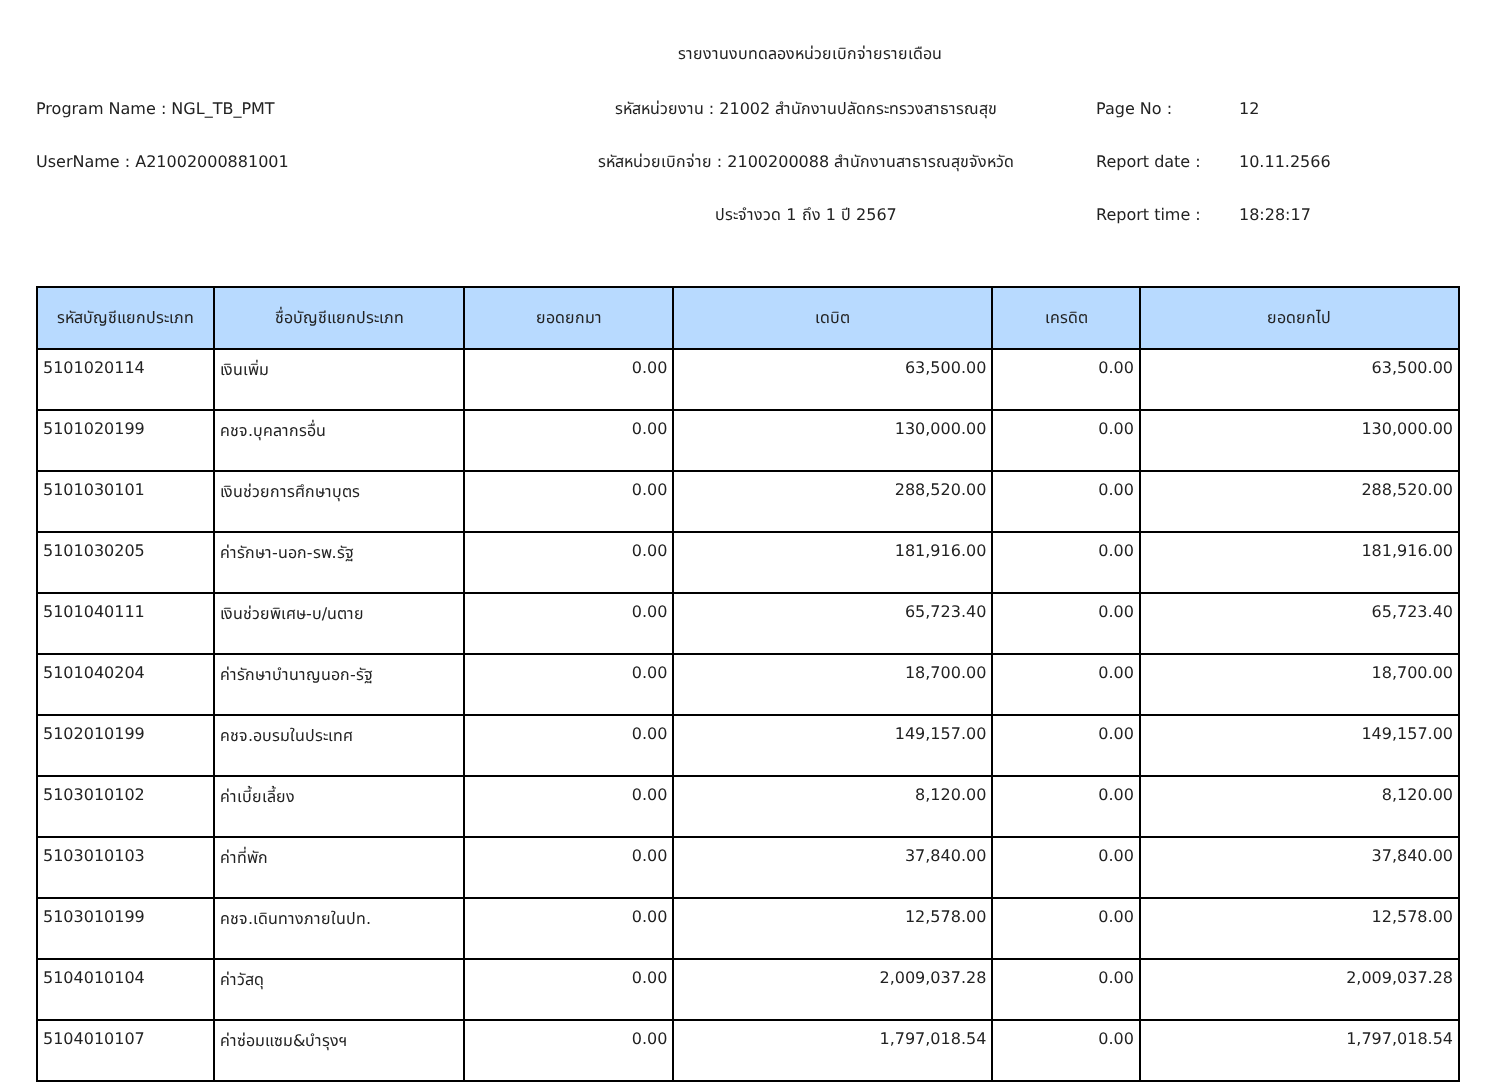รายงานงบทดลองหน่วยเบิกจ่ายรายเดือน
Program Name : NGL_TB_PMT รหัสหน่วยงาน : 21002 สำนักงานปลัดกระทรวงสาธารณสุข Page No : 12
UserName : A21002000881001 รหัสหน่วยเบิกจ่าย : 2100200088 สำนักงานสาธารณสุขจังหวัด Report date : 10.11.2566
ประจำงวด 1 ถึง 1 ปี 2567 Report time : 18:28:17
| รหัสบัญชีแยกประเภท | ชื่อบัญชีแยกประเภท | ยอดยกมา | เดบิต | เครดิต | ยอดยกไป |
| --- | --- | --- | --- | --- | --- |
| 5101020114 | เงินเพิ่ม | 0.00 | 63,500.00 | 0.00 | 63,500.00 |
| 5101020199 | คชจ.บุคลากรอื่น | 0.00 | 130,000.00 | 0.00 | 130,000.00 |
| 5101030101 | เงินช่วยการศึกษาบุตร | 0.00 | 288,520.00 | 0.00 | 288,520.00 |
| 5101030205 | ค่ารักษา-นอก-รพ.รัฐ | 0.00 | 181,916.00 | 0.00 | 181,916.00 |
| 5101040111 | เงินช่วยพิเศษ-บ/นตาย | 0.00 | 65,723.40 | 0.00 | 65,723.40 |
| 5101040204 | ค่ารักษาบำนาญนอก-รัฐ | 0.00 | 18,700.00 | 0.00 | 18,700.00 |
| 5102010199 | คชจ.อบรมในประเทศ | 0.00 | 149,157.00 | 0.00 | 149,157.00 |
| 5103010102 | ค่าเบี้ยเลี้ยง | 0.00 | 8,120.00 | 0.00 | 8,120.00 |
| 5103010103 | ค่าที่พัก | 0.00 | 37,840.00 | 0.00 | 37,840.00 |
| 5103010199 | คชจ.เดินทางภายในปท. | 0.00 | 12,578.00 | 0.00 | 12,578.00 |
| 5104010104 | ค่าวัสดุ | 0.00 | 2,009,037.28 | 0.00 | 2,009,037.28 |
| 5104010107 | ค่าซ่อมแซม&บำรุงฯ | 0.00 | 1,797,018.54 | 0.00 | 1,797,018.54 |